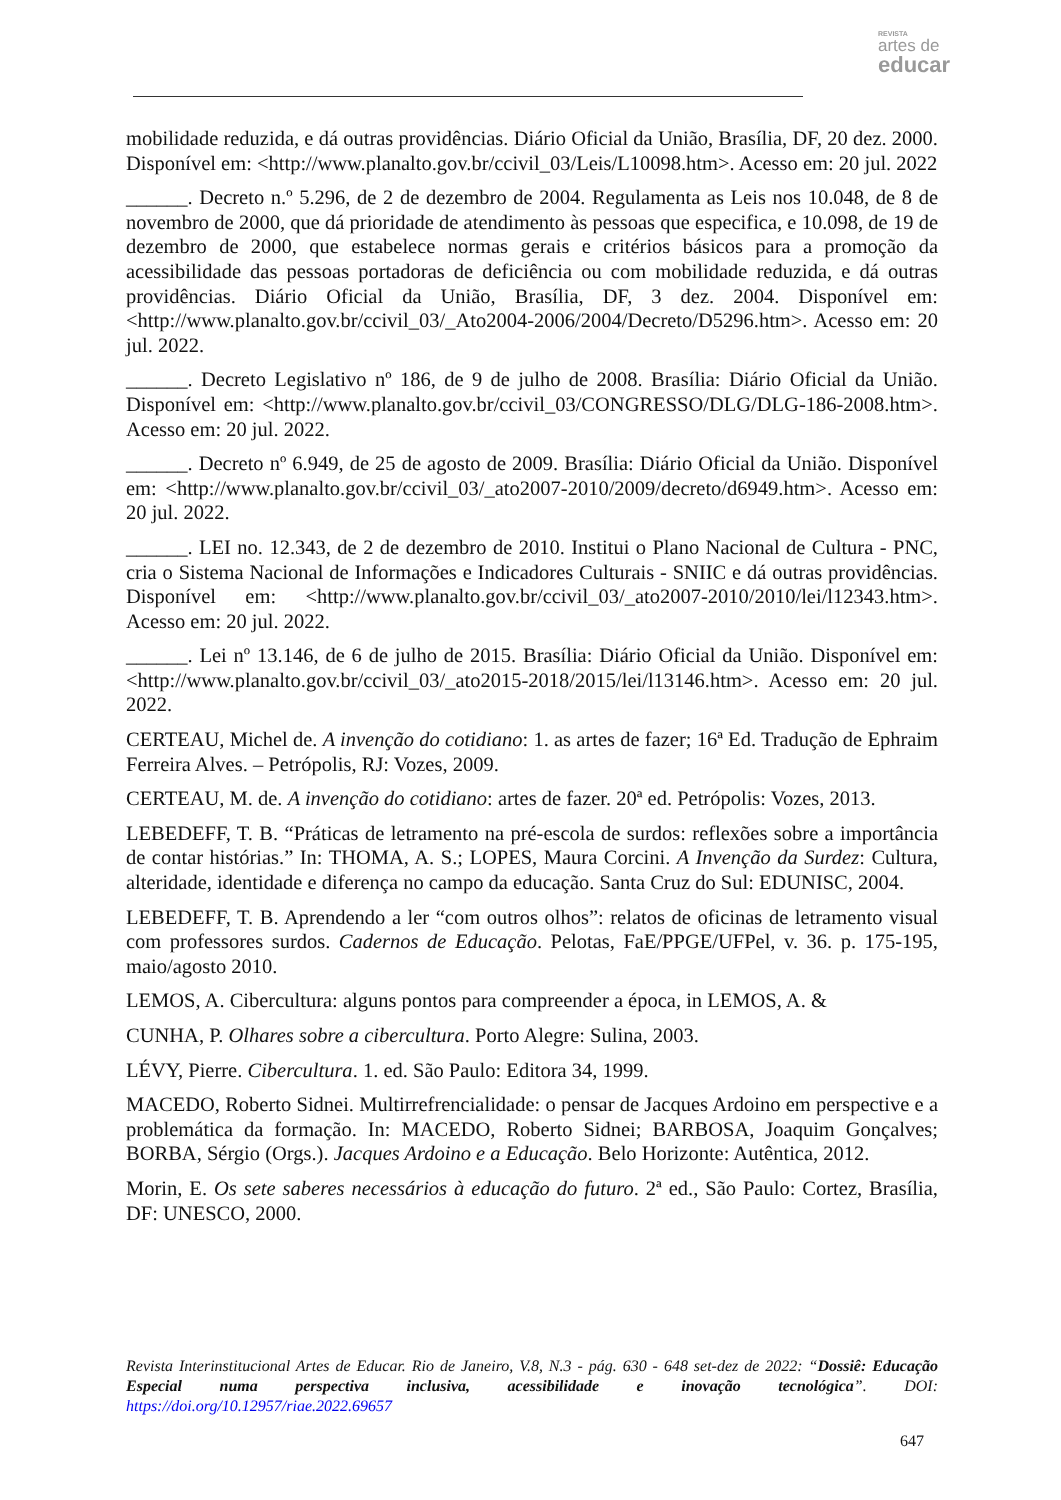REVISTA
artes de
educar
mobilidade reduzida, e dá outras providências. Diário Oficial da União, Brasília, DF, 20 dez. 2000. Disponível em: <http://www.planalto.gov.br/ccivil_03/Leis/L10098.htm>. Acesso em: 20 jul. 2022
______. Decreto n.º 5.296, de 2 de dezembro de 2004. Regulamenta as Leis nos 10.048, de 8 de novembro de 2000, que dá prioridade de atendimento às pessoas que especifica, e 10.098, de 19 de dezembro de 2000, que estabelece normas gerais e critérios básicos para a promoção da acessibilidade das pessoas portadoras de deficiência ou com mobilidade reduzida, e dá outras providências. Diário Oficial da União, Brasília, DF, 3 dez. 2004. Disponível em: <http://www.planalto.gov.br/ccivil_03/_Ato2004-2006/2004/Decreto/D5296.htm>. Acesso em: 20 jul. 2022.
______. Decreto Legislativo nº 186, de 9 de julho de 2008. Brasília: Diário Oficial da União. Disponível em: <http://www.planalto.gov.br/ccivil_03/CONGRESSO/DLG/DLG-186-2008.htm>. Acesso em: 20 jul. 2022.
______. Decreto nº 6.949, de 25 de agosto de 2009. Brasília: Diário Oficial da União. Disponível em: <http://www.planalto.gov.br/ccivil_03/_ato2007-2010/2009/decreto/d6949.htm>. Acesso em: 20 jul. 2022.
______. LEI no. 12.343, de 2 de dezembro de 2010. Institui o Plano Nacional de Cultura - PNC, cria o Sistema Nacional de Informações e Indicadores Culturais - SNIIC e dá outras providências. Disponível em: <http://www.planalto.gov.br/ccivil_03/_ato2007-2010/2010/lei/l12343.htm>. Acesso em: 20 jul. 2022.
______. Lei nº 13.146, de 6 de julho de 2015. Brasília: Diário Oficial da União. Disponível em: <http://www.planalto.gov.br/ccivil_03/_ato2015-2018/2015/lei/l13146.htm>. Acesso em: 20 jul. 2022.
CERTEAU, Michel de. A invenção do cotidiano: 1. as artes de fazer; 16ª Ed. Tradução de Ephraim Ferreira Alves. – Petrópolis, RJ: Vozes, 2009.
CERTEAU, M. de. A invenção do cotidiano: artes de fazer. 20ª ed. Petrópolis: Vozes, 2013.
LEBEDEFF, T. B. “Práticas de letramento na pré-escola de surdos: reflexões sobre a importância de contar histórias.” In: THOMA, A. S.; LOPES, Maura Corcini. A Invenção da Surdez: Cultura, alteridade, identidade e diferença no campo da educação. Santa Cruz do Sul: EDUNISC, 2004.
LEBEDEFF, T. B. Aprendendo a ler “com outros olhos”: relatos de oficinas de letramento visual com professores surdos. Cadernos de Educação. Pelotas, FaE/PPGE/UFPel, v. 36. p. 175-195, maio/agosto 2010.
LEMOS, A. Cibercultura: alguns pontos para compreender a época, in LEMOS, A. &
CUNHA, P. Olhares sobre a cibercultura. Porto Alegre: Sulina, 2003.
LÉVY, Pierre. Cibercultura. 1. ed. São Paulo: Editora 34, 1999.
MACEDO, Roberto Sidnei. Multirrefrencialidade: o pensar de Jacques Ardoino em perspective e a problemática da formação. In: MACEDO, Roberto Sidnei; BARBOSA, Joaquim Gonçalves; BORBA, Sérgio (Orgs.). Jacques Ardoino e a Educação. Belo Horizonte: Autêntica, 2012.
Morin, E. Os sete saberes necessários à educação do futuro. 2ª ed., São Paulo: Cortez, Brasília, DF: UNESCO, 2000.
Revista Interinstitucional Artes de Educar. Rio de Janeiro, V.8, N.3 - pág. 630 - 648 set-dez de 2022: “Dossiê: Educação Especial numa perspectiva inclusiva, acessibilidade e inovação tecnológica”. DOI: https://doi.org/10.12957/riae.2022.69657
647